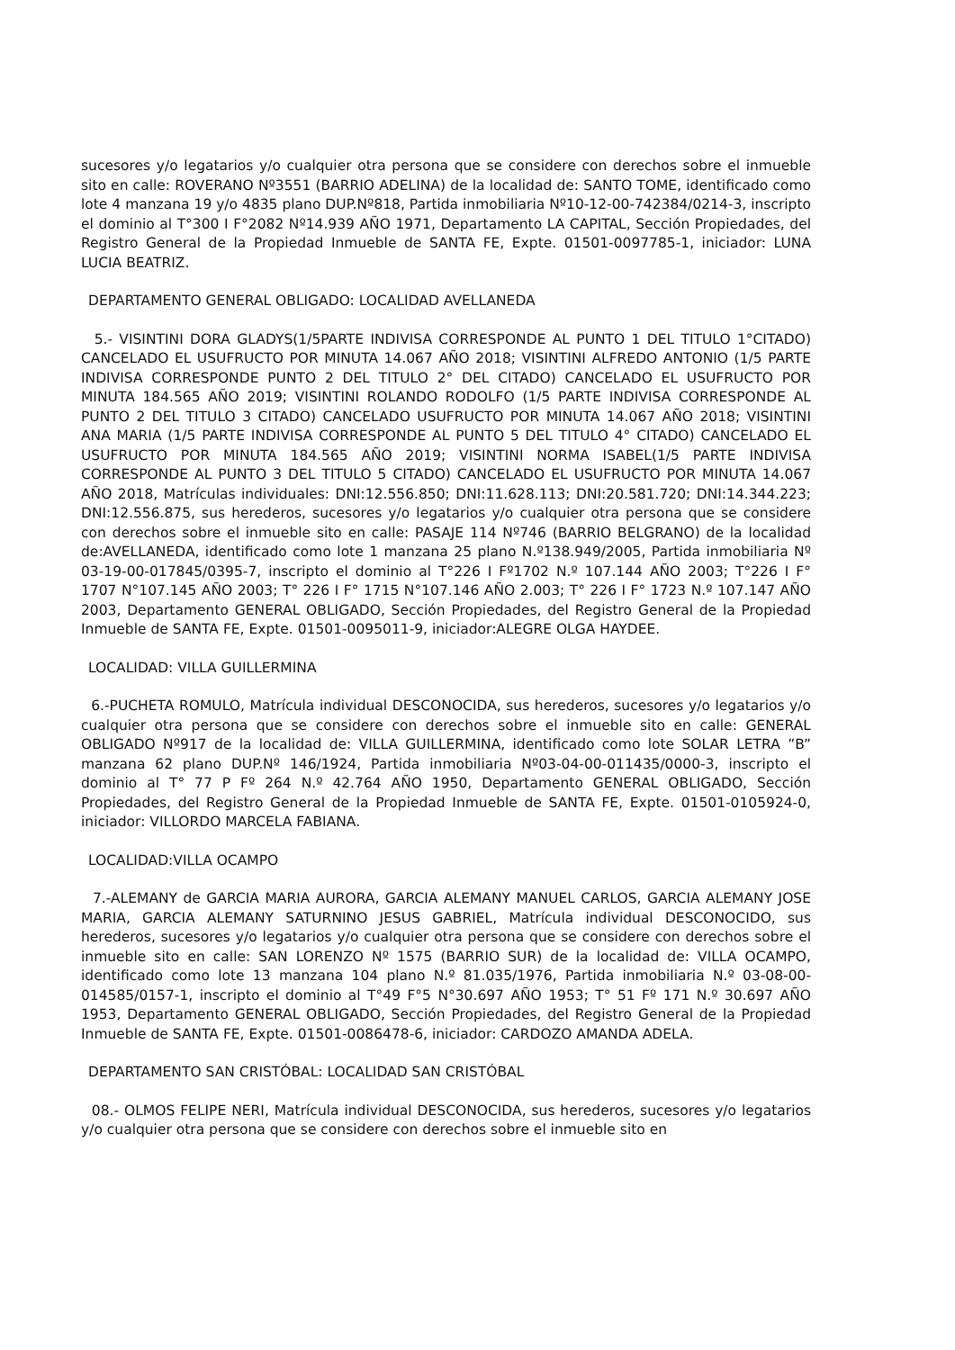sucesores y/o legatarios y/o cualquier otra persona que se considere con derechos sobre el inmueble sito en calle: ROVERANO Nº3551 (BARRIO ADELINA) de la localidad de: SANTO TOME, identificado como lote 4 manzana 19 y/o 4835 plano DUP.Nº818, Partida inmobiliaria Nº10-12-00-742384/0214-3, inscripto el dominio al T°300 I F°2082 Nº14.939 AÑO 1971, Departamento LA CAPITAL, Sección Propiedades, del Registro General de la Propiedad Inmueble de SANTA FE, Expte. 01501-0097785-1, iniciador: LUNA LUCIA BEATRIZ.
DEPARTAMENTO GENERAL OBLIGADO: LOCALIDAD AVELLANEDA
5.- VISINTINI DORA GLADYS(1/5PARTE INDIVISA CORRESPONDE AL PUNTO 1 DEL TITULO 1°CITADO) CANCELADO EL USUFRUCTO POR MINUTA 14.067 AÑO 2018; VISINTINI ALFREDO ANTONIO (1/5 PARTE INDIVISA CORRESPONDE PUNTO 2 DEL TITULO 2° DEL CITADO) CANCELADO EL USUFRUCTO POR MINUTA 184.565 AÑO 2019; VISINTINI ROLANDO RODOLFO (1/5 PARTE INDIVISA CORRESPONDE AL PUNTO 2 DEL TITULO 3 CITADO) CANCELADO USUFRUCTO POR MINUTA 14.067 AÑO 2018; VISINTINI ANA MARIA (1/5 PARTE INDIVISA CORRESPONDE AL PUNTO 5 DEL TITULO 4° CITADO) CANCELADO EL USUFRUCTO POR MINUTA 184.565 AÑO 2019; VISINTINI NORMA ISABEL(1/5 PARTE INDIVISA CORRESPONDE AL PUNTO 3 DEL TITULO 5 CITADO) CANCELADO EL USUFRUCTO POR MINUTA 14.067 AÑO 2018, Matrículas individuales: DNI:12.556.850; DNI:11.628.113; DNI:20.581.720; DNI:14.344.223; DNI:12.556.875, sus herederos, sucesores y/o legatarios y/o cualquier otra persona que se considere con derechos sobre el inmueble sito en calle: PASAJE 114 Nº746 (BARRIO BELGRANO) de la localidad de:AVELLANEDA, identificado como lote 1 manzana 25 plano N.º138.949/2005, Partida inmobiliaria Nº 03-19-00-017845/0395-7, inscripto el dominio al T°226 I Fº1702 N.º 107.144 AÑO 2003; T°226 I F° 1707 N°107.145 AÑO 2003; T° 226 I F° 1715 N°107.146 AÑO 2.003; T° 226 I F° 1723 N.º 107.147 AÑO 2003, Departamento GENERAL OBLIGADO, Sección Propiedades, del Registro General de la Propiedad Inmueble de SANTA FE, Expte. 01501-0095011-9, iniciador:ALEGRE OLGA HAYDEE.
LOCALIDAD: VILLA GUILLERMINA
6.-PUCHETA ROMULO, Matrícula individual DESCONOCIDA, sus herederos, sucesores y/o legatarios y/o cualquier otra persona que se considere con derechos sobre el inmueble sito en calle: GENERAL OBLIGADO Nº917 de la localidad de: VILLA GUILLERMINA, identificado como lote SOLAR LETRA ”B” manzana 62 plano DUP.Nº 146/1924, Partida inmobiliaria Nº03-04-00-011435/0000-3, inscripto el dominio al T° 77 P Fº 264 N.º 42.764 AÑO 1950, Departamento GENERAL OBLIGADO, Sección Propiedades, del Registro General de la Propiedad Inmueble de SANTA FE, Expte. 01501-0105924-0, iniciador: VILLORDO MARCELA FABIANA.
LOCALIDAD:VILLA OCAMPO
7.-ALEMANY de GARCIA MARIA AURORA, GARCIA ALEMANY MANUEL CARLOS, GARCIA ALEMANY JOSE MARIA, GARCIA ALEMANY SATURNINO JESUS GABRIEL, Matrícula individual DESCONOCIDO, sus herederos, sucesores y/o legatarios y/o cualquier otra persona que se considere con derechos sobre el inmueble sito en calle: SAN LORENZO Nº 1575 (BARRIO SUR) de la localidad de: VILLA OCAMPO, identificado como lote 13 manzana 104 plano N.º 81.035/1976, Partida inmobiliaria N.º 03-08-00-014585/0157-1, inscripto el dominio al T°49 F°5 N°30.697 AÑO 1953; T° 51 Fº 171 N.º 30.697 AÑO 1953, Departamento GENERAL OBLIGADO, Sección Propiedades, del Registro General de la Propiedad Inmueble de SANTA FE, Expte. 01501-0086478-6, iniciador: CARDOZO AMANDA ADELA.
DEPARTAMENTO SAN CRISTÓBAL: LOCALIDAD SAN CRISTÓBAL
08.- OLMOS FELIPE NERI, Matrícula individual DESCONOCIDA, sus herederos, sucesores y/o legatarios y/o cualquier otra persona que se considere con derechos sobre el inmueble sito en